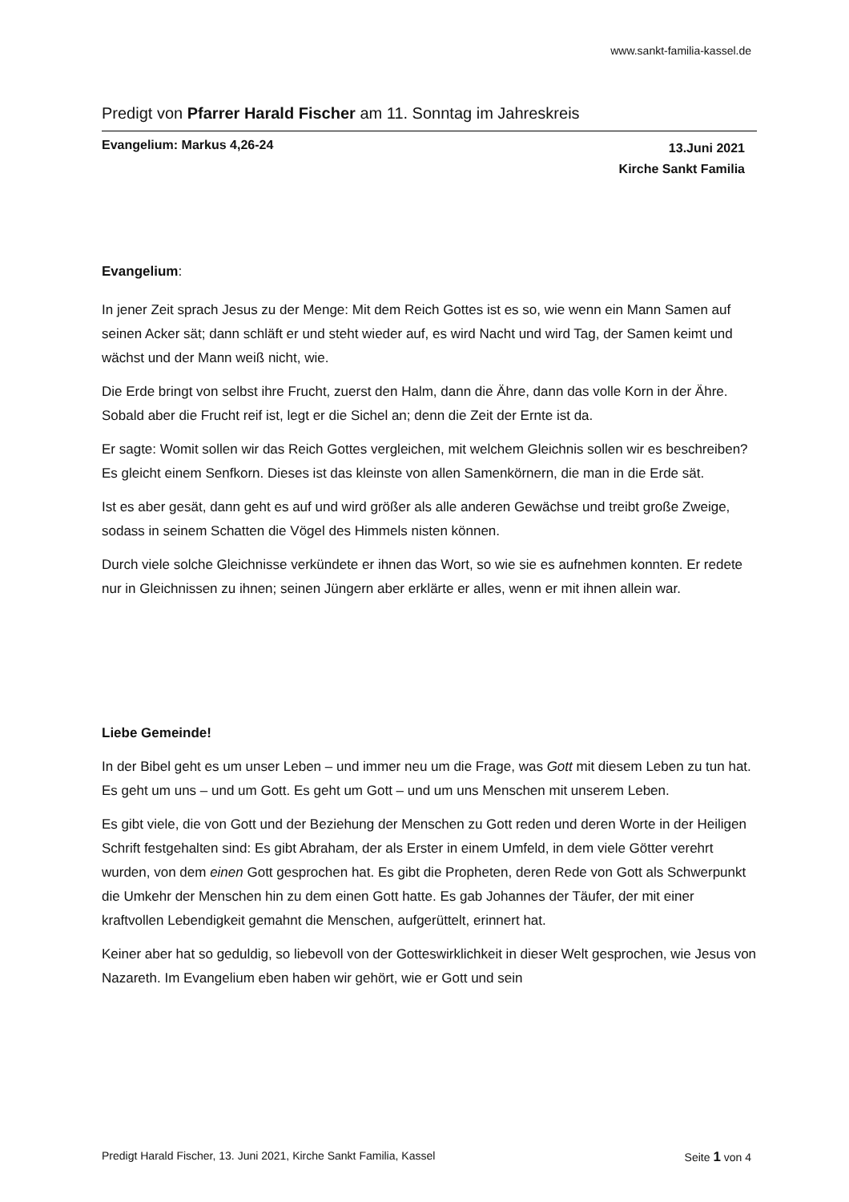www.sankt-familia-kassel.de
Predigt von Pfarrer Harald Fischer am 11. Sonntag im Jahreskreis
Evangelium: Markus 4,26-24
13.Juni 2021
Kirche Sankt Familia
Evangelium:
In jener Zeit sprach Jesus zu der Menge: Mit dem Reich Gottes ist es so, wie wenn ein Mann Samen auf seinen Acker sät; dann schläft er und steht wieder auf, es wird Nacht und wird Tag, der Samen keimt und wächst und der Mann weiß nicht, wie.
Die Erde bringt von selbst ihre Frucht, zuerst den Halm, dann die Ähre, dann das volle Korn in der Ähre. Sobald aber die Frucht reif ist, legt er die Sichel an; denn die Zeit der Ernte ist da.
Er sagte: Womit sollen wir das Reich Gottes vergleichen, mit welchem Gleichnis sollen wir es beschreiben? Es gleicht einem Senfkorn. Dieses ist das kleinste von allen Samenkörnern, die man in die Erde sät.
Ist es aber gesät, dann geht es auf und wird größer als alle anderen Gewächse und treibt große Zweige, sodass in seinem Schatten die Vögel des Himmels nisten können.
Durch viele solche Gleichnisse verkündete er ihnen das Wort, so wie sie es aufnehmen konnten. Er redete nur in Gleichnissen zu ihnen; seinen Jüngern aber erklärte er alles, wenn er mit ihnen allein war.
Liebe Gemeinde!
In der Bibel geht es um unser Leben – und immer neu um die Frage, was Gott mit diesem Leben zu tun hat. Es geht um uns – und um Gott. Es geht um Gott – und um uns Menschen mit unserem Leben.
Es gibt viele, die von Gott und der Beziehung der Menschen zu Gott reden und deren Worte in der Heiligen Schrift festgehalten sind: Es gibt Abraham, der als Erster in einem Umfeld, in dem viele Götter verehrt wurden, von dem einen Gott gesprochen hat. Es gibt die Propheten, deren Rede von Gott als Schwerpunkt die Umkehr der Menschen hin zu dem einen Gott hatte. Es gab Johannes der Täufer, der mit einer kraftvollen Lebendigkeit gemahnt die Menschen, aufgerüttelt, erinnert hat.
Keiner aber hat so geduldig, so liebevoll von der Gotteswirklichkeit in dieser Welt gesprochen, wie Jesus von Nazareth. Im Evangelium eben haben wir gehört, wie er Gott und sein
Predigt Harald Fischer, 13. Juni 2021, Kirche Sankt Familia, Kassel
Seite 1 von 4